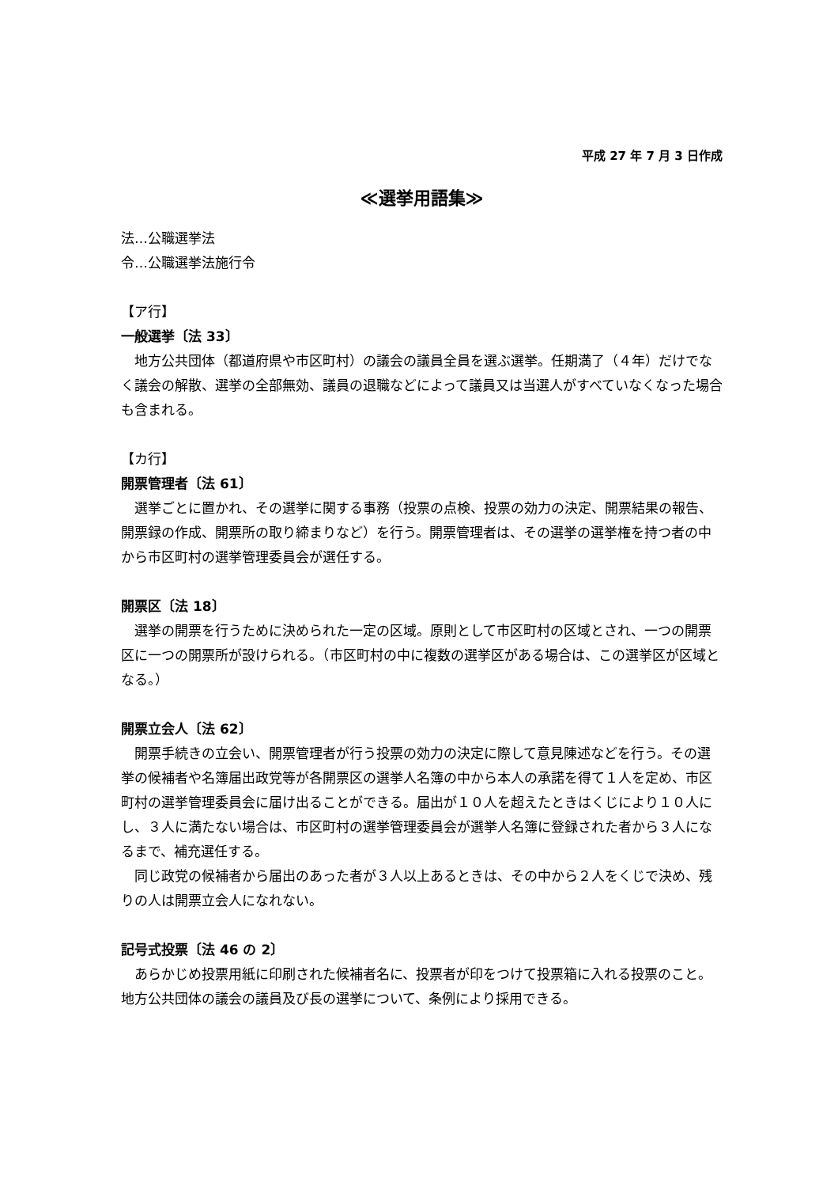平成 27 年 7 月 3 日作成
≪選挙用語集≫
法…公職選挙法
令…公職選挙法施行令
【ア行】
一般選挙〔法 33〕
地方公共団体（都道府県や市区町村）の議会の議員全員を選ぶ選挙。任期満了（４年）だけでなく議会の解散、選挙の全部無効、議員の退職などによって議員又は当選人がすべていなくなった場合も含まれる。
【カ行】
開票管理者〔法 61〕
選挙ごとに置かれ、その選挙に関する事務（投票の点検、投票の効力の決定、開票結果の報告、開票録の作成、開票所の取り締まりなど）を行う。開票管理者は、その選挙の選挙権を持つ者の中から市区町村の選挙管理委員会が選任する。
開票区〔法 18〕
選挙の開票を行うために決められた一定の区域。原則として市区町村の区域とされ、一つの開票区に一つの開票所が設けられる。（市区町村の中に複数の選挙区がある場合は、この選挙区が区域となる。）
開票立会人〔法 62〕
開票手続きの立会い、開票管理者が行う投票の効力の決定に際して意見陳述などを行う。その選挙の候補者や名簿届出政党等が各開票区の選挙人名簿の中から本人の承諾を得て１人を定め、市区町村の選挙管理委員会に届け出ることができる。届出が１０人を超えたときはくじにより１０人にし、３人に満たない場合は、市区町村の選挙管理委員会が選挙人名簿に登録された者から３人になるまで、補充選任する。
同じ政党の候補者から届出のあった者が３人以上あるときは、その中から２人をくじで決め、残りの人は開票立会人になれない。
記号式投票〔法 46 の 2〕
あらかじめ投票用紙に印刷された候補者名に、投票者が印をつけて投票箱に入れる投票のこと。地方公共団体の議会の議員及び長の選挙について、条例により採用できる。